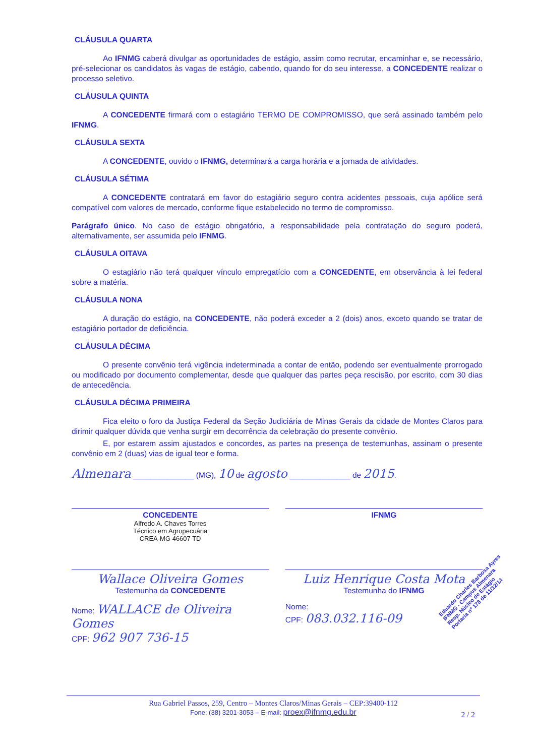CLÁUSULA QUARTA
Ao IFNMG caberá divulgar as oportunidades de estágio, assim como recrutar, encaminhar e, se necessário, pré-selecionar os candidatos às vagas de estágio, cabendo, quando for do seu interesse, a CONCEDENTE realizar o processo seletivo.
CLÁUSULA QUINTA
A CONCEDENTE firmará com o estagiário TERMO DE COMPROMISSO, que será assinado também pelo IFNMG.
CLÁUSULA SEXTA
A CONCEDENTE, ouvido o IFNMG, determinará a carga horária e a jornada de atividades.
CLÁUSULA SÉTIMA
A CONCEDENTE contratará em favor do estagiário seguro contra acidentes pessoais, cuja apólice será compatível com valores de mercado, conforme fique estabelecido no termo de compromisso.
Parágrafo único. No caso de estágio obrigatório, a responsabilidade pela contratação do seguro poderá, alternativamente, ser assumida pelo IFNMG.
CLÁUSULA OITAVA
O estagiário não terá qualquer vínculo empregatício com a CONCEDENTE, em observância à lei federal sobre a matéria.
CLÁUSULA NONA
A duração do estágio, na CONCEDENTE, não poderá exceder a 2 (dois) anos, exceto quando se tratar de estagiário portador de deficiência.
CLÁUSULA DÉCIMA
O presente convênio terá vigência indeterminada a contar de então, podendo ser eventualmente prorrogado ou modificado por documento complementar, desde que qualquer das partes peça rescisão, por escrito, com 30 dias de antecedência.
CLÁUSULA DÉCIMA PRIMEIRA
Fica eleito o foro da Justiça Federal da Seção Judiciária de Minas Gerais da cidade de Montes Claros para dirimir qualquer dúvida que venha surgir em decorrência da celebração do presente convênio.
E, por estarem assim ajustados e concordes, as partes na presença de testemunhas, assinam o presente convênio em 2 (duas) vias de igual teor e forma.
Almenara ______________ (MG), 10 de agosto ______________ de 2015.
CONCEDENTE
Alfredo A. Chaves Torres
Técnico em Agropecuária
CREA-MG 46607 TD
IFNMG
Wallace Oliveira Gomes
Testemunha da CONCEDENTE
Luiz Henrique Costa Mota
Testemunha do IFNMG
Nome: WALLACE de Oliveira Gomes
CPF: 962 907 736-15
Nome:
CPF: 083.032.116-09
Eduardo Charles Barbosa Ayres
IFNMG - Campus Almenara
Resp. Núcleo de Estágio
Portaria nº 178 de 11/12/14
Rua Gabriel Passos, 259, Centro – Montes Claros/Minas Gerais – CEP:39400-112
Fone: (38) 3201-3053 – E-mail: proex@ifnmg.edu.br
2 / 2